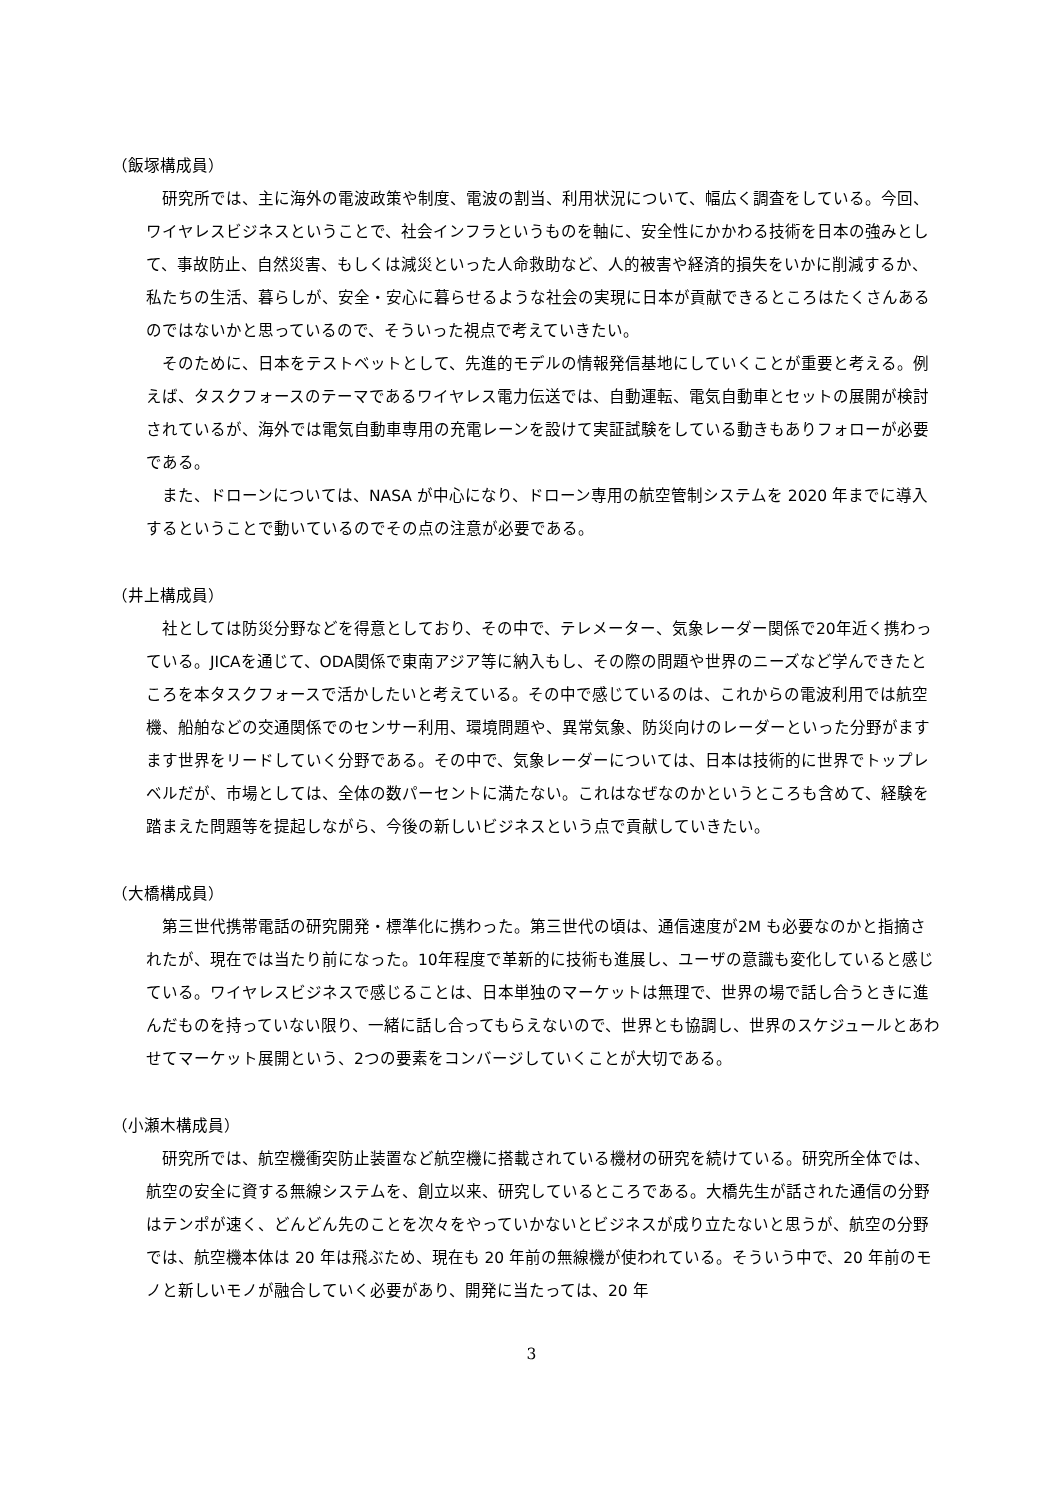（飯塚構成員）
研究所では、主に海外の電波政策や制度、電波の割当、利用状況について、幅広く調査をしている。今回、ワイヤレスビジネスということで、社会インフラというものを軸に、安全性にかかわる技術を日本の強みとして、事故防止、自然災害、もしくは減災といった人命救助など、人的被害や経済的損失をいかに削減するか、私たちの生活、暮らしが、安全・安心に暮らせるような社会の実現に日本が貢献できるところはたくさんあるのではないかと思っているので、そういった視点で考えていきたい。
そのために、日本をテストベットとして、先進的モデルの情報発信基地にしていくことが重要と考える。例えば、タスクフォースのテーマであるワイヤレス電力伝送では、自動運転、電気自動車とセットの展開が検討されているが、海外では電気自動車専用の充電レーンを設けて実証試験をしている動きもありフォローが必要である。
また、ドローンについては、NASA が中心になり、ドローン専用の航空管制システムを 2020 年までに導入するということで動いているのでその点の注意が必要である。
（井上構成員）
社としては防災分野などを得意としており、その中で、テレメーター、気象レーダー関係で20年近く携わっている。JICAを通じて、ODA関係で東南アジア等に納入もし、その際の問題や世界のニーズなど学んできたところを本タスクフォースで活かしたいと考えている。その中で感じているのは、これからの電波利用では航空機、船舶などの交通関係でのセンサー利用、環境問題や、異常気象、防災向けのレーダーといった分野がますます世界をリードしていく分野である。その中で、気象レーダーについては、日本は技術的に世界でトップレベルだが、市場としては、全体の数パーセントに満たない。これはなぜなのかというところも含めて、経験を踏まえた問題等を提起しながら、今後の新しいビジネスという点で貢献していきたい。
（大橋構成員）
第三世代携帯電話の研究開発・標準化に携わった。第三世代の頃は、通信速度が2M も必要なのかと指摘されたが、現在では当たり前になった。10年程度で革新的に技術も進展し、ユーザの意識も変化していると感じている。ワイヤレスビジネスで感じることは、日本単独のマーケットは無理で、世界の場で話し合うときに進んだものを持っていない限り、一緒に話し合ってもらえないので、世界とも協調し、世界のスケジュールとあわせてマーケット展開という、2つの要素をコンバージしていくことが大切である。
（小瀬木構成員）
研究所では、航空機衝突防止装置など航空機に搭載されている機材の研究を続けている。研究所全体では、航空の安全に資する無線システムを、創立以来、研究しているところである。大橋先生が話された通信の分野はテンポが速く、どんどん先のことを次々をやっていかないとビジネスが成り立たないと思うが、航空の分野では、航空機本体は 20 年は飛ぶため、現在も 20 年前の無線機が使われている。そういう中で、20 年前のモノと新しいモノが融合していく必要があり、開発に当たっては、20 年
3